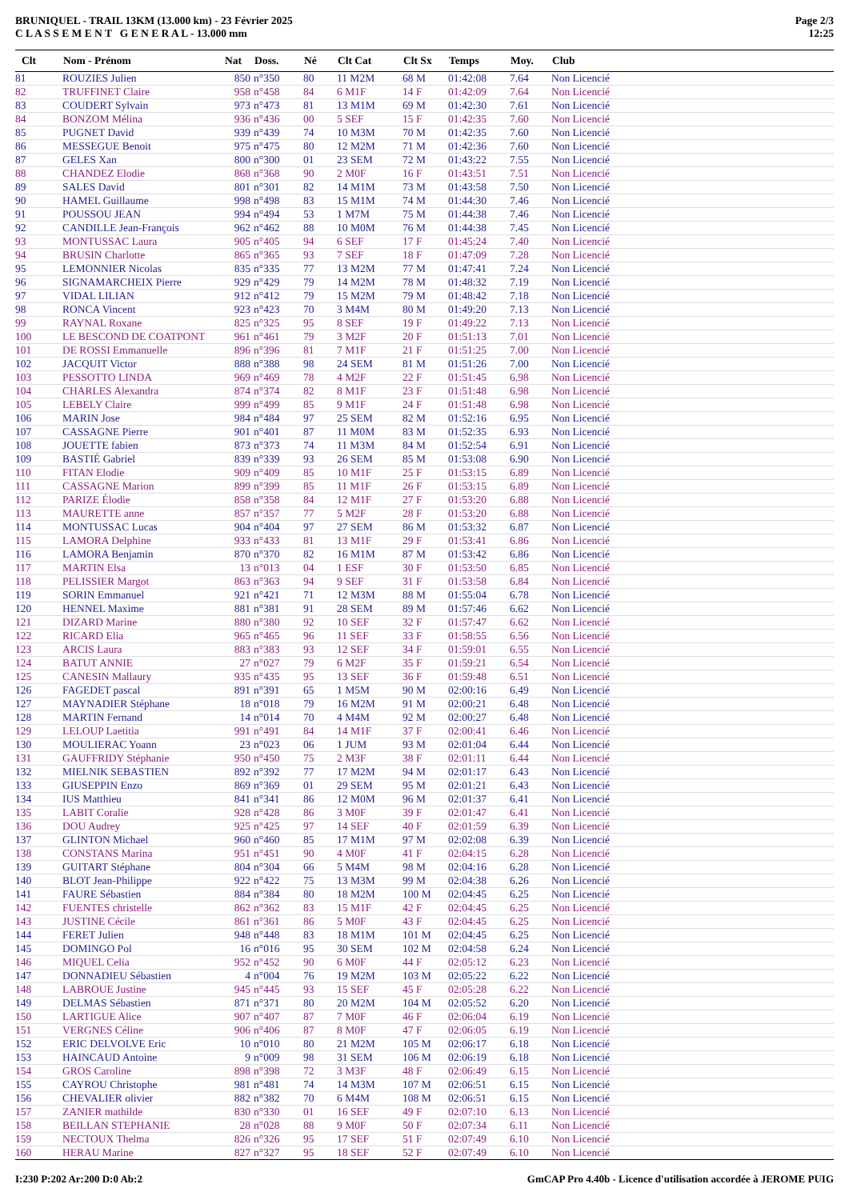BRUNIQUEL - TRAIL 13KM (13.000 km) - 23 Février 2025
C L A S S E M E N T G E N E R A L - 13.000 mm
Page 2/3
12:25
| Clt | Nom - Prénom | Nat | Doss. | Né | Clt Cat | Clt Sx | Temps | Moy. | Club |
| --- | --- | --- | --- | --- | --- | --- | --- | --- | --- |
| 81 | ROUZIES Julien | 850 | n°350 | 80 | 11 M2M | 68 M | 01:42:08 | 7.64 | Non Licencié |
| 82 | TRUFFINET Claire | 958 | n°458 | 84 | 6 M1F | 14 F | 01:42:09 | 7.64 | Non Licencié |
| 83 | COUDERT Sylvain | 973 | n°473 | 81 | 13 M1M | 69 M | 01:42:30 | 7.61 | Non Licencié |
| 84 | BONZOM Mélina | 936 | n°436 | 00 | 5 SEF | 15 F | 01:42:35 | 7.60 | Non Licencié |
| 85 | PUGNET David | 939 | n°439 | 74 | 10 M3M | 70 M | 01:42:35 | 7.60 | Non Licencié |
| 86 | MESSEGUE Benoit | 975 | n°475 | 80 | 12 M2M | 71 M | 01:42:36 | 7.60 | Non Licencié |
| 87 | GELES Xan | 800 | n°300 | 01 | 23 SEM | 72 M | 01:43:22 | 7.55 | Non Licencié |
| 88 | CHANDEZ Elodie | 868 | n°368 | 90 | 2 M0F | 16 F | 01:43:51 | 7.51 | Non Licencié |
| 89 | SALES David | 801 | n°301 | 82 | 14 M1M | 73 M | 01:43:58 | 7.50 | Non Licencié |
| 90 | HAMEL Guillaume | 998 | n°498 | 83 | 15 M1M | 74 M | 01:44:30 | 7.46 | Non Licencié |
| 91 | POUSSOU JEAN | 994 | n°494 | 53 | 1 M7M | 75 M | 01:44:38 | 7.46 | Non Licencié |
| 92 | CANDILLE Jean-François | 962 | n°462 | 88 | 10 M0M | 76 M | 01:44:38 | 7.45 | Non Licencié |
| 93 | MONTUSSAC Laura | 905 | n°405 | 94 | 6 SEF | 17 F | 01:45:24 | 7.40 | Non Licencié |
| 94 | BRUSIN Charlotte | 865 | n°365 | 93 | 7 SEF | 18 F | 01:47:09 | 7.28 | Non Licencié |
| 95 | LEMONNIER Nicolas | 835 | n°335 | 77 | 13 M2M | 77 M | 01:47:41 | 7.24 | Non Licencié |
| 96 | SIGNAMARCHEIX Pierre | 929 | n°429 | 79 | 14 M2M | 78 M | 01:48:32 | 7.19 | Non Licencié |
| 97 | VIDAL LILIAN | 912 | n°412 | 79 | 15 M2M | 79 M | 01:48:42 | 7.18 | Non Licencié |
| 98 | RONCA Vincent | 923 | n°423 | 70 | 3 M4M | 80 M | 01:49:20 | 7.13 | Non Licencié |
| 99 | RAYNAL Roxane | 825 | n°325 | 95 | 8 SEF | 19 F | 01:49:22 | 7.13 | Non Licencié |
| 100 | LE BESCOND DE COATPONT | 961 | n°461 | 79 | 3 M2F | 20 F | 01:51:13 | 7.01 | Non Licencié |
| 101 | DE ROSSI Emmanuelle | 896 | n°396 | 81 | 7 M1F | 21 F | 01:51:25 | 7.00 | Non Licencié |
| 102 | JACQUIT Victor | 888 | n°388 | 98 | 24 SEM | 81 M | 01:51:26 | 7.00 | Non Licencié |
| 103 | PESSOTTO LINDA | 969 | n°469 | 78 | 4 M2F | 22 F | 01:51:45 | 6.98 | Non Licencié |
| 104 | CHARLES Alexandra | 874 | n°374 | 82 | 8 M1F | 23 F | 01:51:48 | 6.98 | Non Licencié |
| 105 | LEBELY Claire | 999 | n°499 | 85 | 9 M1F | 24 F | 01:51:48 | 6.98 | Non Licencié |
| 106 | MARIN Jose | 984 | n°484 | 97 | 25 SEM | 82 M | 01:52:16 | 6.95 | Non Licencié |
| 107 | CASSAGNE Pierre | 901 | n°401 | 87 | 11 M0M | 83 M | 01:52:35 | 6.93 | Non Licencié |
| 108 | JOUETTE fabien | 873 | n°373 | 74 | 11 M3M | 84 M | 01:52:54 | 6.91 | Non Licencié |
| 109 | BASTIÉ Gabriel | 839 | n°339 | 93 | 26 SEM | 85 M | 01:53:08 | 6.90 | Non Licencié |
| 110 | FITAN Elodie | 909 | n°409 | 85 | 10 M1F | 25 F | 01:53:15 | 6.89 | Non Licencié |
| 111 | CASSAGNE Marion | 899 | n°399 | 85 | 11 M1F | 26 F | 01:53:15 | 6.89 | Non Licencié |
| 112 | PARIZE Élodie | 858 | n°358 | 84 | 12 M1F | 27 F | 01:53:20 | 6.88 | Non Licencié |
| 113 | MAURETTE anne | 857 | n°357 | 77 | 5 M2F | 28 F | 01:53:20 | 6.88 | Non Licencié |
| 114 | MONTUSSAC Lucas | 904 | n°404 | 97 | 27 SEM | 86 M | 01:53:32 | 6.87 | Non Licencié |
| 115 | LAMORA Delphine | 933 | n°433 | 81 | 13 M1F | 29 F | 01:53:41 | 6.86 | Non Licencié |
| 116 | LAMORA Benjamin | 870 | n°370 | 82 | 16 M1M | 87 M | 01:53:42 | 6.86 | Non Licencié |
| 117 | MARTIN Elsa | 13 | n°013 | 04 | 1 ESF | 30 F | 01:53:50 | 6.85 | Non Licencié |
| 118 | PELISSIER Margot | 863 | n°363 | 94 | 9 SEF | 31 F | 01:53:58 | 6.84 | Non Licencié |
| 119 | SORIN Emmanuel | 921 | n°421 | 71 | 12 M3M | 88 M | 01:55:04 | 6.78 | Non Licencié |
| 120 | HENNEL Maxime | 881 | n°381 | 91 | 28 SEM | 89 M | 01:57:46 | 6.62 | Non Licencié |
| 121 | DIZARD Marine | 880 | n°380 | 92 | 10 SEF | 32 F | 01:57:47 | 6.62 | Non Licencié |
| 122 | RICARD Elia | 965 | n°465 | 96 | 11 SEF | 33 F | 01:58:55 | 6.56 | Non Licencié |
| 123 | ARCIS Laura | 883 | n°383 | 93 | 12 SEF | 34 F | 01:59:01 | 6.55 | Non Licencié |
| 124 | BATUT ANNIE | 27 | n°027 | 79 | 6 M2F | 35 F | 01:59:21 | 6.54 | Non Licencié |
| 125 | CANESIN Mallaury | 935 | n°435 | 95 | 13 SEF | 36 F | 01:59:48 | 6.51 | Non Licencié |
| 126 | FAGEDET pascal | 891 | n°391 | 65 | 1 M5M | 90 M | 02:00:16 | 6.49 | Non Licencié |
| 127 | MAYNADIER Stéphane | 18 | n°018 | 79 | 16 M2M | 91 M | 02:00:21 | 6.48 | Non Licencié |
| 128 | MARTIN Fernand | 14 | n°014 | 70 | 4 M4M | 92 M | 02:00:27 | 6.48 | Non Licencié |
| 129 | LELOUP Laetitia | 991 | n°491 | 84 | 14 M1F | 37 F | 02:00:41 | 6.46 | Non Licencié |
| 130 | MOULIERAC Yoann | 23 | n°023 | 06 | 1 JUM | 93 M | 02:01:04 | 6.44 | Non Licencié |
| 131 | GAUFFRIDY Stéphanie | 950 | n°450 | 75 | 2 M3F | 38 F | 02:01:11 | 6.44 | Non Licencié |
| 132 | MIELNIK SEBASTIEN | 892 | n°392 | 77 | 17 M2M | 94 M | 02:01:17 | 6.43 | Non Licencié |
| 133 | GIUSEPPIN Enzo | 869 | n°369 | 01 | 29 SEM | 95 M | 02:01:21 | 6.43 | Non Licencié |
| 134 | IUS Matthieu | 841 | n°341 | 86 | 12 M0M | 96 M | 02:01:37 | 6.41 | Non Licencié |
| 135 | LABIT Coralie | 928 | n°428 | 86 | 3 M0F | 39 F | 02:01:47 | 6.41 | Non Licencié |
| 136 | DOU Audrey | 925 | n°425 | 97 | 14 SEF | 40 F | 02:01:59 | 6.39 | Non Licencié |
| 137 | GLINTON Michael | 960 | n°460 | 85 | 17 M1M | 97 M | 02:02:08 | 6.39 | Non Licencié |
| 138 | CONSTANS Marina | 951 | n°451 | 90 | 4 M0F | 41 F | 02:04:15 | 6.28 | Non Licencié |
| 139 | GUITART Stéphane | 804 | n°304 | 66 | 5 M4M | 98 M | 02:04:16 | 6.28 | Non Licencié |
| 140 | BLOT Jean-Philippe | 922 | n°422 | 75 | 13 M3M | 99 M | 02:04:38 | 6.26 | Non Licencié |
| 141 | FAURE Sébastien | 884 | n°384 | 80 | 18 M2M | 100 M | 02:04:45 | 6.25 | Non Licencié |
| 142 | FUENTES christelle | 862 | n°362 | 83 | 15 M1F | 42 F | 02:04:45 | 6.25 | Non Licencié |
| 143 | JUSTINE Cécile | 861 | n°361 | 86 | 5 M0F | 43 F | 02:04:45 | 6.25 | Non Licencié |
| 144 | FERET Julien | 948 | n°448 | 83 | 18 M1M | 101 M | 02:04:45 | 6.25 | Non Licencié |
| 145 | DOMINGO Pol | 16 | n°016 | 95 | 30 SEM | 102 M | 02:04:58 | 6.24 | Non Licencié |
| 146 | MIQUEL Celia | 952 | n°452 | 90 | 6 M0F | 44 F | 02:05:12 | 6.23 | Non Licencié |
| 147 | DONNADIEU Sébastien | 4 | n°004 | 76 | 19 M2M | 103 M | 02:05:22 | 6.22 | Non Licencié |
| 148 | LABROUE Justine | 945 | n°445 | 93 | 15 SEF | 45 F | 02:05:28 | 6.22 | Non Licencié |
| 149 | DELMAS Sébastien | 871 | n°371 | 80 | 20 M2M | 104 M | 02:05:52 | 6.20 | Non Licencié |
| 150 | LARTIGUE Alice | 907 | n°407 | 87 | 7 M0F | 46 F | 02:06:04 | 6.19 | Non Licencié |
| 151 | VERGNES Céline | 906 | n°406 | 87 | 8 M0F | 47 F | 02:06:05 | 6.19 | Non Licencié |
| 152 | ERIC DELVOLVE Eric | 10 | n°010 | 80 | 21 M2M | 105 M | 02:06:17 | 6.18 | Non Licencié |
| 153 | HAINCAUD Antoine | 9 | n°009 | 98 | 31 SEM | 106 M | 02:06:19 | 6.18 | Non Licencié |
| 154 | GROS Caroline | 898 | n°398 | 72 | 3 M3F | 48 F | 02:06:49 | 6.15 | Non Licencié |
| 155 | CAYROU Christophe | 981 | n°481 | 74 | 14 M3M | 107 M | 02:06:51 | 6.15 | Non Licencié |
| 156 | CHEVALIER olivier | 882 | n°382 | 70 | 6 M4M | 108 M | 02:06:51 | 6.15 | Non Licencié |
| 157 | ZANIER mathilde | 830 | n°330 | 01 | 16 SEF | 49 F | 02:07:10 | 6.13 | Non Licencié |
| 158 | BEILLAN STEPHANIE | 28 | n°028 | 88 | 9 M0F | 50 F | 02:07:34 | 6.11 | Non Licencié |
| 159 | NECTOUX Thelma | 826 | n°326 | 95 | 17 SEF | 51 F | 02:07:49 | 6.10 | Non Licencié |
| 160 | HERAU Marine | 827 | n°327 | 95 | 18 SEF | 52 F | 02:07:49 | 6.10 | Non Licencié |
I:230 P:202 Ar:200 D:0 Ab:2 GmCAP Pro 4.40b - Licence d'utilisation accordée à JEROME PUIG